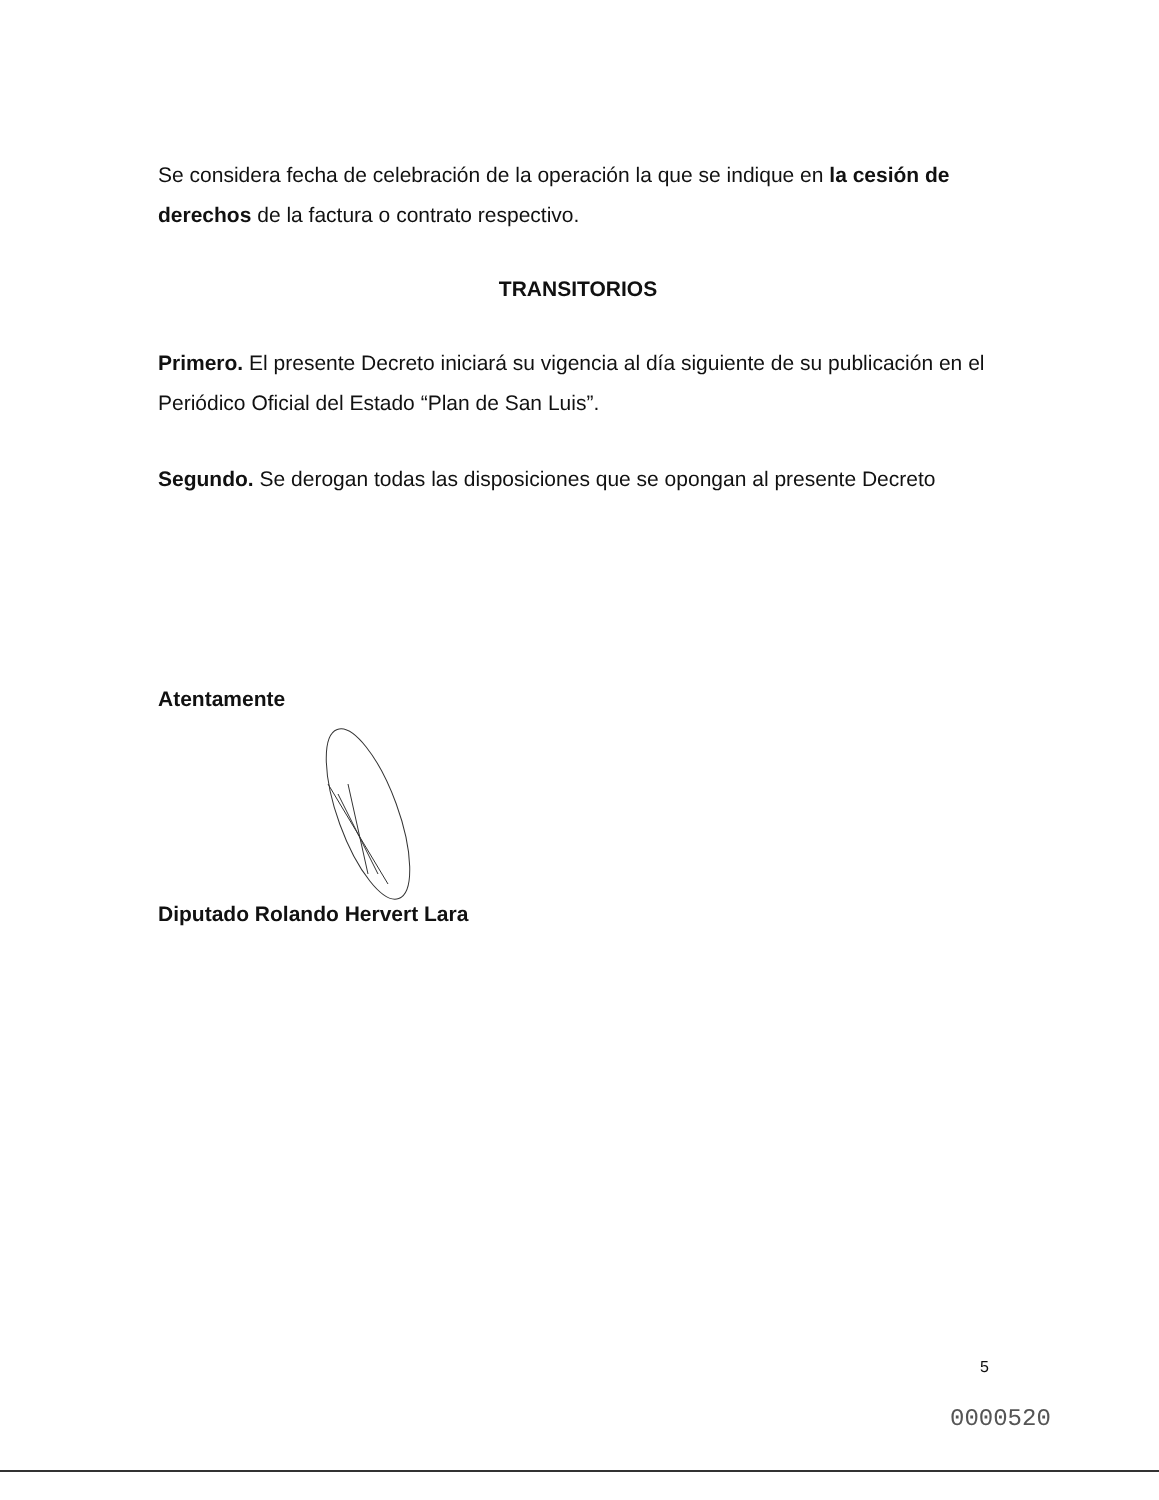Se considera fecha de celebración de la operación la que se indique en la cesión de derechos de la factura o contrato respectivo.
TRANSITORIOS
Primero. El presente Decreto iniciará su vigencia al día siguiente de su publicación en el Periódico Oficial del Estado “Plan de San Luis”.
Segundo. Se derogan todas las disposiciones que se opongan al presente Decreto
Atentamente
Diputado Rolando Hervert Lara
5
0000520